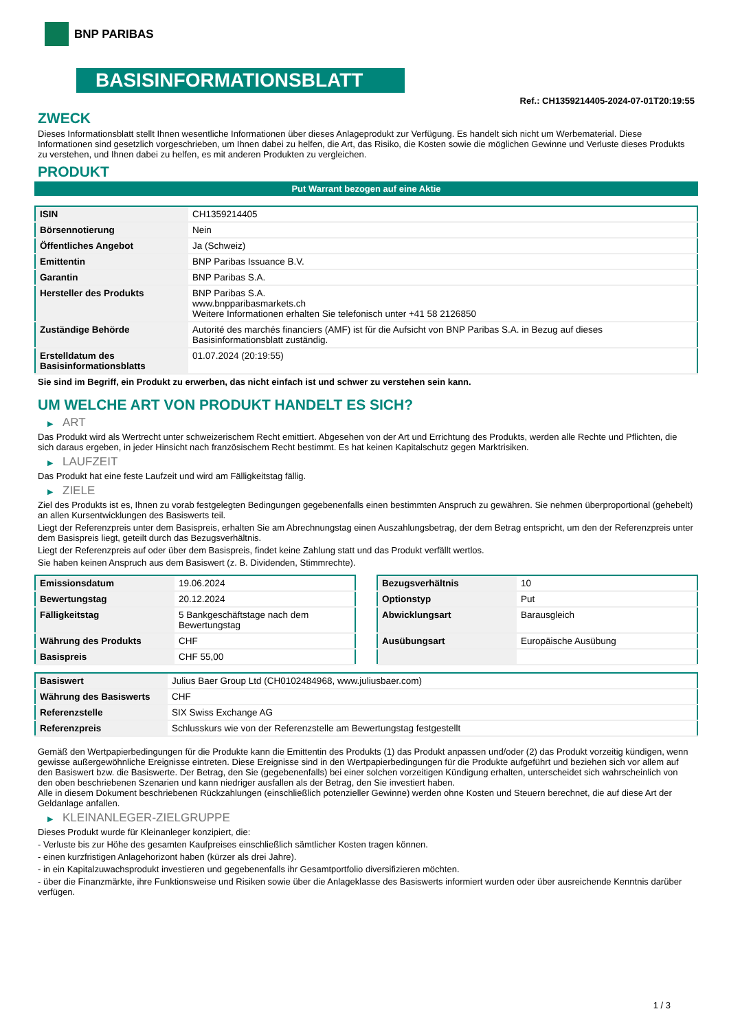BNP PARIBAS
BASISINFORMATIONSBLATT
Ref.: CH1359214405-2024-07-01T20:19:55
ZWECK
Dieses Informationsblatt stellt Ihnen wesentliche Informationen über dieses Anlageprodukt zur Verfügung. Es handelt sich nicht um Werbematerial. Diese Informationen sind gesetzlich vorgeschrieben, um Ihnen dabei zu helfen, die Art, das Risiko, die Kosten sowie die möglichen Gewinne und Verluste dieses Produkts zu verstehen, und Ihnen dabei zu helfen, es mit anderen Produkten zu vergleichen.
PRODUKT
Put Warrant bezogen auf eine Aktie
| ISIN | CH1359214405 |
| Börsennotierung | Nein |
| Öffentliches Angebot | Ja (Schweiz) |
| Emittentin | BNP Paribas Issuance B.V. |
| Garantin | BNP Paribas S.A. |
| Hersteller des Produkts | BNP Paribas S.A. www.bnpparibasmarkets.ch Weitere Informationen erhalten Sie telefonisch unter +41 58 2126850 |
| Zuständige Behörde | Autorité des marchés financiers (AMF) ist für die Aufsicht von BNP Paribas S.A. in Bezug auf dieses Basisinformationsblatt zuständig. |
| Erstelldatum des Basisinformationsblatts | 01.07.2024 (20:19:55) |
Sie sind im Begriff, ein Produkt zu erwerben, das nicht einfach ist und schwer zu verstehen sein kann.
UM WELCHE ART VON PRODUKT HANDELT ES SICH?
▶ ART
Das Produkt wird als Wertrecht unter schweizerischem Recht emittiert. Abgesehen von der Art und Errichtung des Produkts, werden alle Rechte und Pflichten, die sich daraus ergeben, in jeder Hinsicht nach französischem Recht bestimmt. Es hat keinen Kapitalschutz gegen Marktrisiken.
▶ LAUFZEIT
Das Produkt hat eine feste Laufzeit und wird am Fälligkeitstag fällig.
▶ ZIELE
Ziel des Produkts ist es, Ihnen zu vorab festgelegten Bedingungen gegebenenfalls einen bestimmten Anspruch zu gewähren. Sie nehmen überproportional (gehebelt) an allen Kursentwicklungen des Basiswerts teil.
Liegt der Referenzpreis unter dem Basispreis, erhalten Sie am Abrechnungstag einen Auszahlungsbetrag, der dem Betrag entspricht, um den der Referenzpreis unter dem Basispreis liegt, geteilt durch das Bezugsverhältnis.
Liegt der Referenzpreis auf oder über dem Basispreis, findet keine Zahlung statt und das Produkt verfällt wertlos.
Sie haben keinen Anspruch aus dem Basiswert (z. B. Dividenden, Stimmrechte).
| Emissionsdatum | 19.06.2024 |
| Bewertungstag | 20.12.2024 |
| Fälligkeitstag | 5 Bankgeschäftstage nach dem Bewertungstag |
| Währung des Produkts | CHF |
| Basispreis | CHF 55,00 |
| Bezugsverhältnis | 10 |
| Optionstyp | Put |
| Abwicklungsart | Barausgleich |
| Ausübungsart | Europäische Ausübung |
| Basiswert | Julius Baer Group Ltd (CH0102484968, www.juliusbaer.com) |
| Währung des Basiswerts | CHF |
| Referenzstelle | SIX Swiss Exchange AG |
| Referenzpreis | Schlusskurs wie von der Referenzstelle am Bewertungstag festgestellt |
Gemäß den Wertpapierbedingungen für die Produkte kann die Emittentin des Produkts (1) das Produkt anpassen und/oder (2) das Produkt vorzeitig kündigen, wenn gewisse außergewöhnliche Ereignisse eintreten. Diese Ereignisse sind in den Wertpapierbedingungen für die Produkte aufgeführt und beziehen sich vor allem auf den Basiswert bzw. die Basiswerte. Der Betrag, den Sie (gegebenenfalls) bei einer solchen vorzeitigen Kündigung erhalten, unterscheidet sich wahrscheinlich von den oben beschriebenen Szenarien und kann niedriger ausfallen als der Betrag, den Sie investiert haben.
Alle in diesem Dokument beschriebenen Rückzahlungen (einschließlich potenzieller Gewinne) werden ohne Kosten und Steuern berechnet, die auf diese Art der Geldanlage anfallen.
▶ KLEINANLEGER-ZIELGRUPPE
Dieses Produkt wurde für Kleinanleger konzipiert, die:
- Verluste bis zur Höhe des gesamten Kaufpreises einschließlich sämtlicher Kosten tragen können.
- einen kurzfristigen Anlagehorizont haben (kürzer als drei Jahre).
- in ein Kapitalzuwachsprodukt investieren und gegebenenfalls ihr Gesamtportfolio diversifizieren möchten.
- über die Finanzmärkte, ihre Funktionsweise und Risiken sowie über die Anlageklasse des Basiswerts informiert wurden oder über ausreichende Kenntnis darüber verfügen.
1 / 3